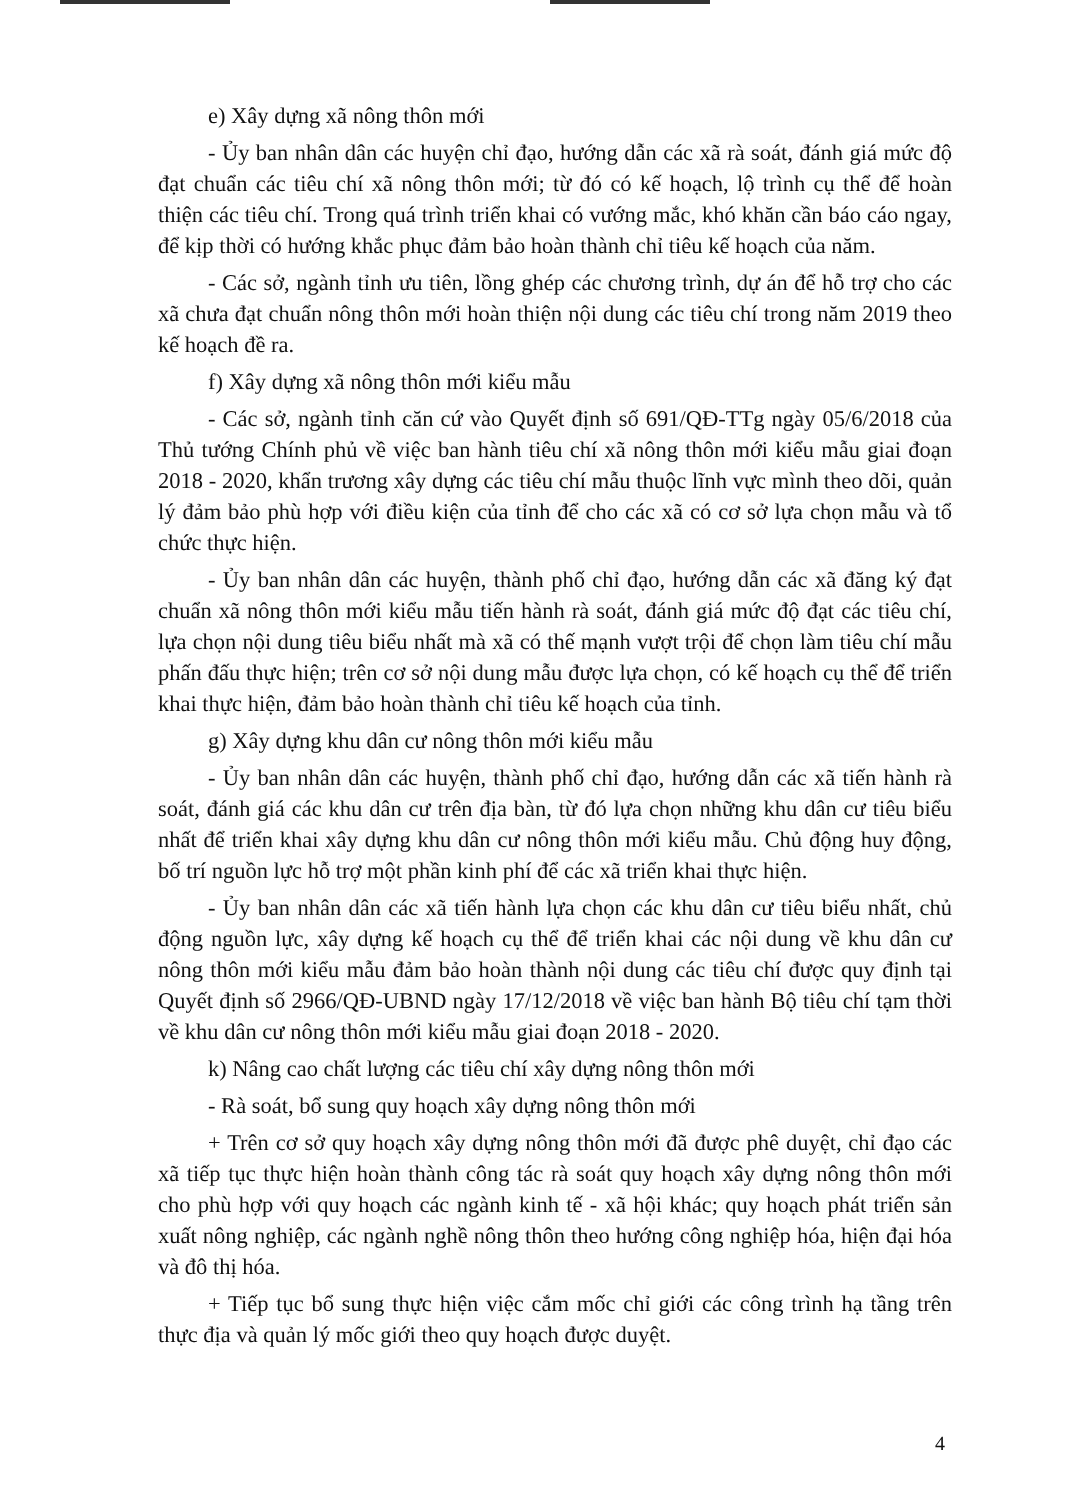e) Xây dựng xã nông thôn mới
- Ủy ban nhân dân các huyện chỉ đạo, hướng dẫn các xã rà soát, đánh giá mức độ đạt chuẩn các tiêu chí xã nông thôn mới; từ đó có kế hoạch, lộ trình cụ thể để hoàn thiện các tiêu chí. Trong quá trình triển khai có vướng mắc, khó khăn cần báo cáo ngay, để kịp thời có hướng khắc phục đảm bảo hoàn thành chỉ tiêu kế hoạch của năm.
- Các sở, ngành tỉnh ưu tiên, lồng ghép các chương trình, dự án để hỗ trợ cho các xã chưa đạt chuẩn nông thôn mới hoàn thiện nội dung các tiêu chí trong năm 2019 theo kế hoạch đề ra.
f) Xây dựng xã nông thôn mới kiểu mẫu
- Các sở, ngành tỉnh căn cứ vào Quyết định số 691/QĐ-TTg ngày 05/6/2018 của Thủ tướng Chính phủ về việc ban hành tiêu chí xã nông thôn mới kiểu mẫu giai đoạn 2018 - 2020, khẩn trương xây dựng các tiêu chí mẫu thuộc lĩnh vực mình theo dõi, quản lý đảm bảo phù hợp với điều kiện của tỉnh để cho các xã có cơ sở lựa chọn mẫu và tổ chức thực hiện.
- Ủy ban nhân dân các huyện, thành phố chỉ đạo, hướng dẫn các xã đăng ký đạt chuẩn xã nông thôn mới kiểu mẫu tiến hành rà soát, đánh giá mức độ đạt các tiêu chí, lựa chọn nội dung tiêu biểu nhất mà xã có thế mạnh vượt trội để chọn làm tiêu chí mẫu phấn đấu thực hiện; trên cơ sở nội dung mẫu được lựa chọn, có kế hoạch cụ thể để triển khai thực hiện, đảm bảo hoàn thành chỉ tiêu kế hoạch của tỉnh.
g) Xây dựng khu dân cư nông thôn mới kiểu mẫu
- Ủy ban nhân dân các huyện, thành phố chỉ đạo, hướng dẫn các xã tiến hành rà soát, đánh giá các khu dân cư trên địa bàn, từ đó lựa chọn những khu dân cư tiêu biểu nhất để triển khai xây dựng khu dân cư nông thôn mới kiểu mẫu. Chủ động huy động, bố trí nguồn lực hỗ trợ một phần kinh phí để các xã triển khai thực hiện.
- Ủy ban nhân dân các xã tiến hành lựa chọn các khu dân cư tiêu biểu nhất, chủ động nguồn lực, xây dựng kế hoạch cụ thể để triển khai các nội dung về khu dân cư nông thôn mới kiểu mẫu đảm bảo hoàn thành nội dung các tiêu chí được quy định tại Quyết định số 2966/QĐ-UBND ngày 17/12/2018 về việc ban hành Bộ tiêu chí tạm thời về khu dân cư nông thôn mới kiểu mẫu giai đoạn 2018 - 2020.
k) Nâng cao chất lượng các tiêu chí xây dựng nông thôn mới
- Rà soát, bổ sung quy hoạch xây dựng nông thôn mới
+ Trên cơ sở quy hoạch xây dựng nông thôn mới đã được phê duyệt, chỉ đạo các xã tiếp tục thực hiện hoàn thành công tác rà soát quy hoạch xây dựng nông thôn mới cho phù hợp với quy hoạch các ngành kinh tế - xã hội khác; quy hoạch phát triển sản xuất nông nghiệp, các ngành nghề nông thôn theo hướng công nghiệp hóa, hiện đại hóa và đô thị hóa.
+ Tiếp tục bổ sung thực hiện việc cắm mốc chỉ giới các công trình hạ tầng trên thực địa và quản lý mốc giới theo quy hoạch được duyệt.
4